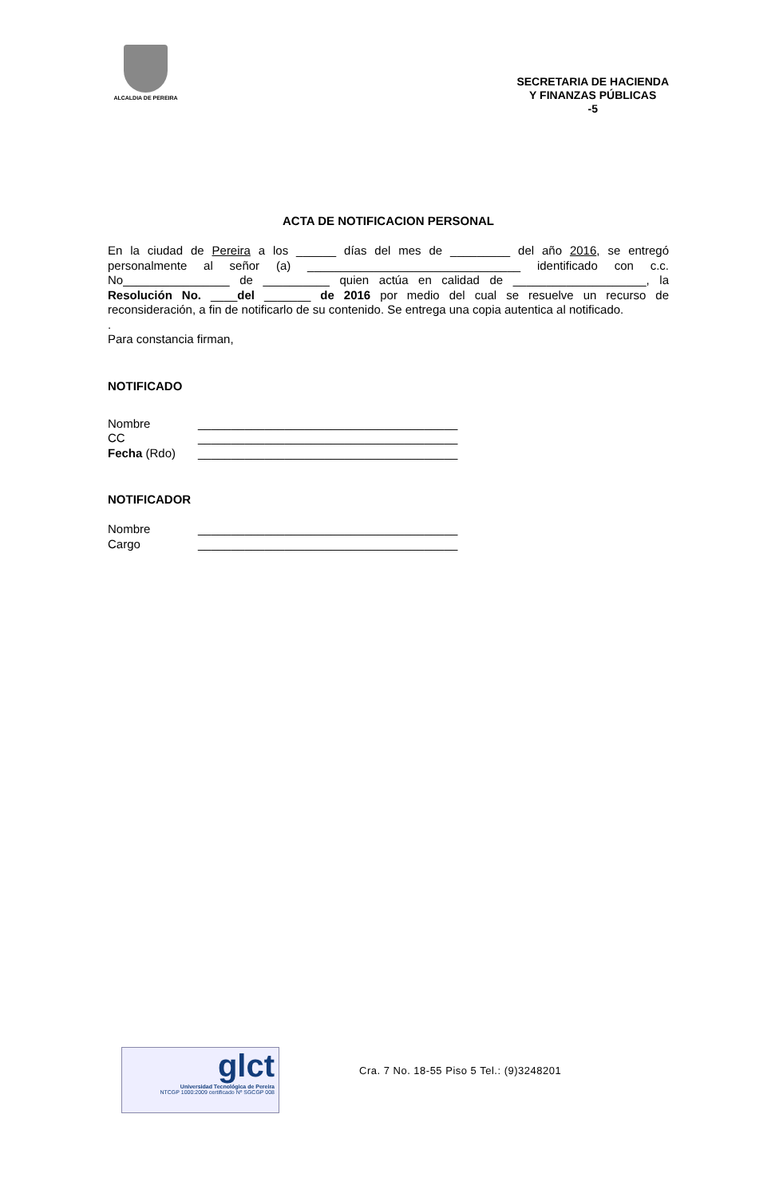ALCALDIA DE PEREIRA
SECRETARIA DE HACIENDA
Y FINANZAS PÚBLICAS
-5
ACTA DE NOTIFICACION PERSONAL
En la ciudad de Pereira a los ______ días del mes de _________ del año 2016, se entregó personalmente al señor (a) ________________________________ identificado con c.c. No________________ de __________ quien actúa en calidad de ____________________, la Resolución No. ____del _______ de 2016 por medio del cual se resuelve un recurso de reconsideración, a fin de notificarlo de su contenido. Se entrega una copia autentica al notificado.
.
Para constancia firman,
NOTIFICADO
Nombre _______________________________________
CC _______________________________________
Fecha (Rdo) _______________________________________
NOTIFICADOR
Nombre _______________________________________
Cargo _______________________________________
glct
Universidad Tecnológica de Pereira
NTCGP 1000:2009 certificado Nº SGCGP 008
Cra. 7 No. 18-55 Piso 5 Tel.: (9)3248201